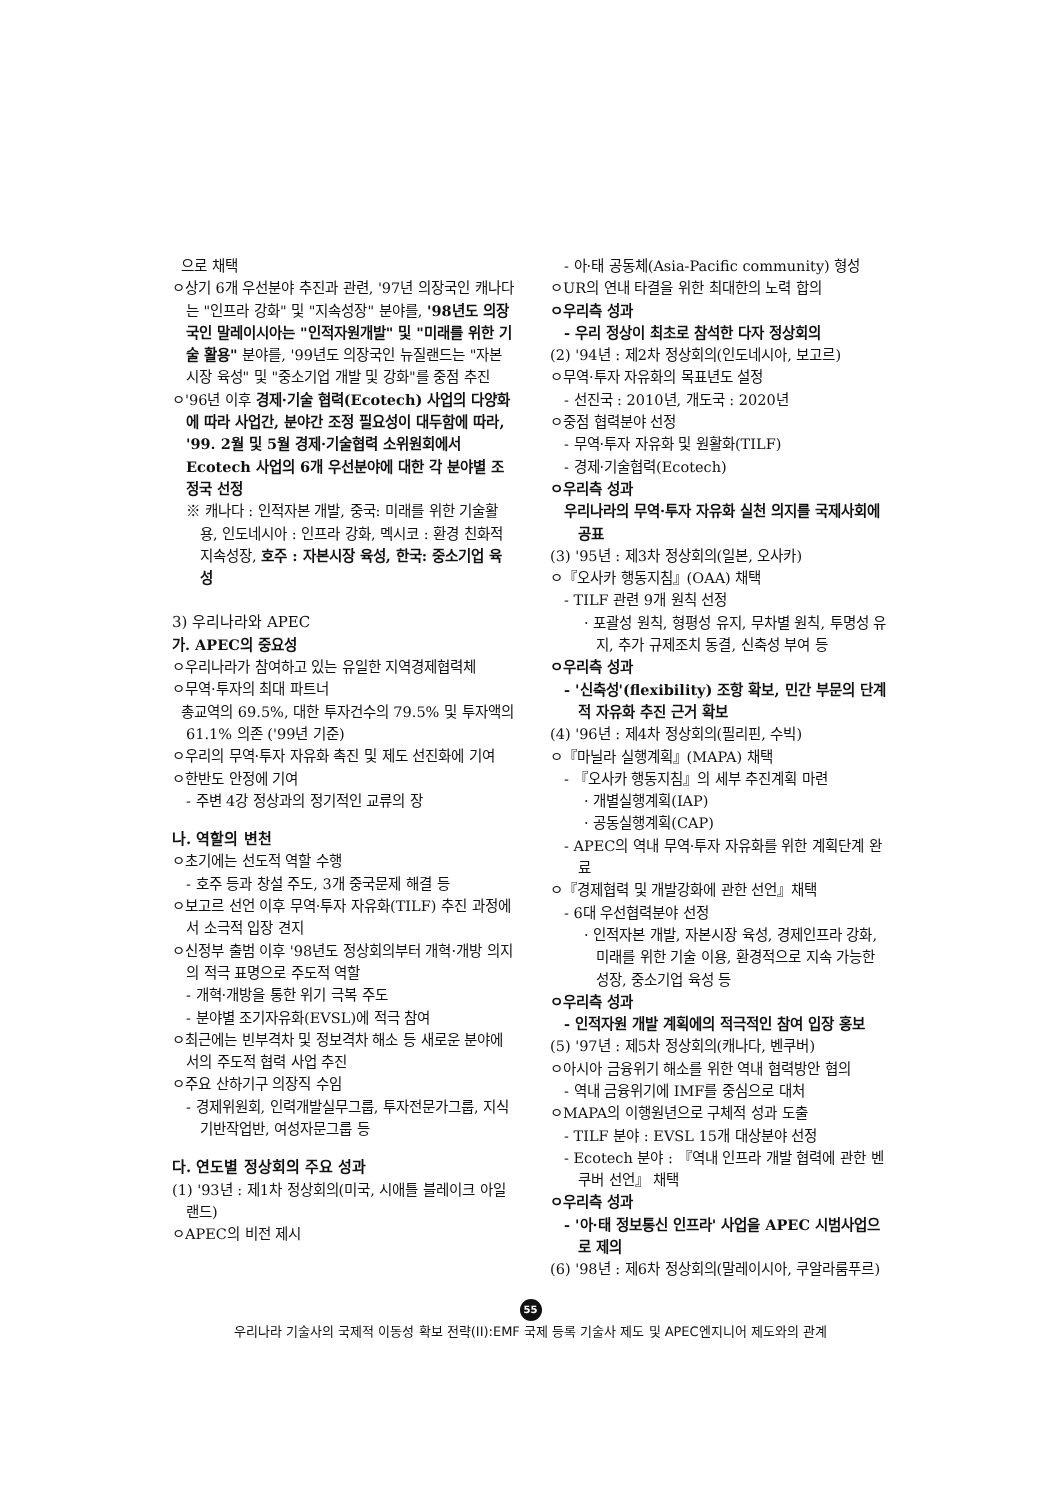으로 채택
ㅇ상기 6개 우선분야 추진과 관련, '97년 의장국인 캐나다는 "인프라 강화" 및 "지속성장" 분야를, '98년도 의장국인 말레이시아는 "인적자원개발" 및 "미래를 위한 기술 활용" 분야를, '99년도 의장국인 뉴질랜드는 "자본시장 육성" 및 "중소기업 개발 및 강화"를 중점 추진
ㅇ'96년 이후 경제·기술 협력(Ecotech) 사업의 다양화에 따라 사업간, 분야간 조정 필요성이 대두함에 따라, '99. 2월 및 5월 경제·기술협력 소위원회에서 Ecotech 사업의 6개 우선분야에 대한 각 분야별 조정국 선정
※ 캐나다 : 인적자본 개발, 중국: 미래를 위한 기술활용, 인도네시아 : 인프라 강화, 멕시코 : 환경 친화적 지속성장, 호주 : 자본시장 육성, 한국: 중소기업 육성
3) 우리나라와 APEC
가. APEC의 중요성
ㅇ우리나라가 참여하고 있는 유일한 지역경제협력체
ㅇ무역·투자의 최대 파트너
총교역의 69.5%, 대한 투자건수의 79.5% 및 투자액의 61.1% 의존 ('99년 기준)
ㅇ우리의 무역·투자 자유화 촉진 및 제도 선진화에 기여
ㅇ한반도 안정에 기여
- 주변 4강 정상과의 정기적인 교류의 장
나. 역할의 변천
ㅇ초기에는 선도적 역할 수행
- 호주 등과 창설 주도, 3개 중국문제 해결 등
ㅇ보고르 선언 이후 무역·투자 자유화(TILF) 추진 과정에서 소극적 입장 견지
ㅇ신정부 출범 이후 '98년도 정상회의부터 개혁·개방 의지의 적극 표명으로 주도적 역할
- 개혁·개방을 통한 위기 극복 주도
- 분야별 조기자유화(EVSL)에 적극 참여
ㅇ최근에는 빈부격차 및 정보격차 해소 등 새로운 분야에서의 주도적 협력 사업 추진
ㅇ주요 산하기구 의장직 수임
- 경제위원회, 인력개발실무그룹, 투자전문가그룹, 지식기반작업반, 여성자문그룹 등
다. 연도별 정상회의 주요 성과
(1) '93년 : 제1차 정상회의(미국, 시애틀 블레이크 아일랜드)
ㅇAPEC의 비전 제시
- 아·태 공동체(Asia-Pacific community) 형성
ㅇUR의 연내 타결을 위한 최대한의 노력 합의
ㅇ우리측 성과
- 우리 정상이 최초로 참석한 다자 정상회의
(2) '94년 : 제2차 정상회의(인도네시아, 보고르)
ㅇ무역·투자 자유화의 목표년도 설정
- 선진국 : 2010년, 개도국 : 2020년
ㅇ중점 협력분야 선정
- 무역·투자 자유화 및 원활화(TILF)
- 경제·기술협력(Ecotech)
ㅇ우리측 성과
우리나라의 무역·투자 자유화 실천 의지를 국제사회에 공표
(3) '95년 : 제3차 정상회의(일본, 오사카)
ㅇ『오사카 행동지침』(OAA) 채택
- TILF 관련 9개 원칙 선정
· 포괄성 원칙, 형평성 유지, 무차별 원칙, 투명성 유지, 추가 규제조치 동결, 신축성 부여 등
ㅇ우리측 성과
- '신축성'(flexibility) 조항 확보, 민간 부문의 단계적 자유화 추진 근거 확보
(4) '96년 : 제4차 정상회의(필리핀, 수빅)
ㅇ『마닐라 실행계획』(MAPA) 채택
- 『오사카 행동지침』의 세부 추진계획 마련
· 개별실행계획(IAP)
· 공동실행계획(CAP)
- APEC의 역내 무역·투자 자유화를 위한 계획단계 완료
ㅇ『경제협력 및 개발강화에 관한 선언』채택
- 6대 우선협력분야 선정
· 인적자본 개발, 자본시장 육성, 경제인프라 강화, 미래를 위한 기술 이용, 환경적으로 지속 가능한 성장, 중소기업 육성 등
ㅇ우리측 성과
- 인적자원 개발 계획에의 적극적인 참여 입장 홍보
(5) '97년 : 제5차 정상회의(캐나다, 벤쿠버)
ㅇ아시아 금융위기 해소를 위한 역내 협력방안 협의
- 역내 금융위기에 IMF를 중심으로 대처
ㅇMAPA의 이행원년으로 구체적 성과 도출
- TILF 분야 : EVSL 15개 대상분야 선정
- Ecotech 분야 : 『역내 인프라 개발 협력에 관한 벤쿠버 선언』 채택
ㅇ우리측 성과
- '아·태 정보통신 인프라' 사업을 APEC 시범사업으로 제의
(6) '98년 : 제6차 정상회의(말레이시아, 쿠알라룸푸르)
55
우리나라 기술사의 국제적 이동성 확보 전략(II):EMF 국제 등록 기술사 제도 및 APEC엔지니어 제도와의 관계